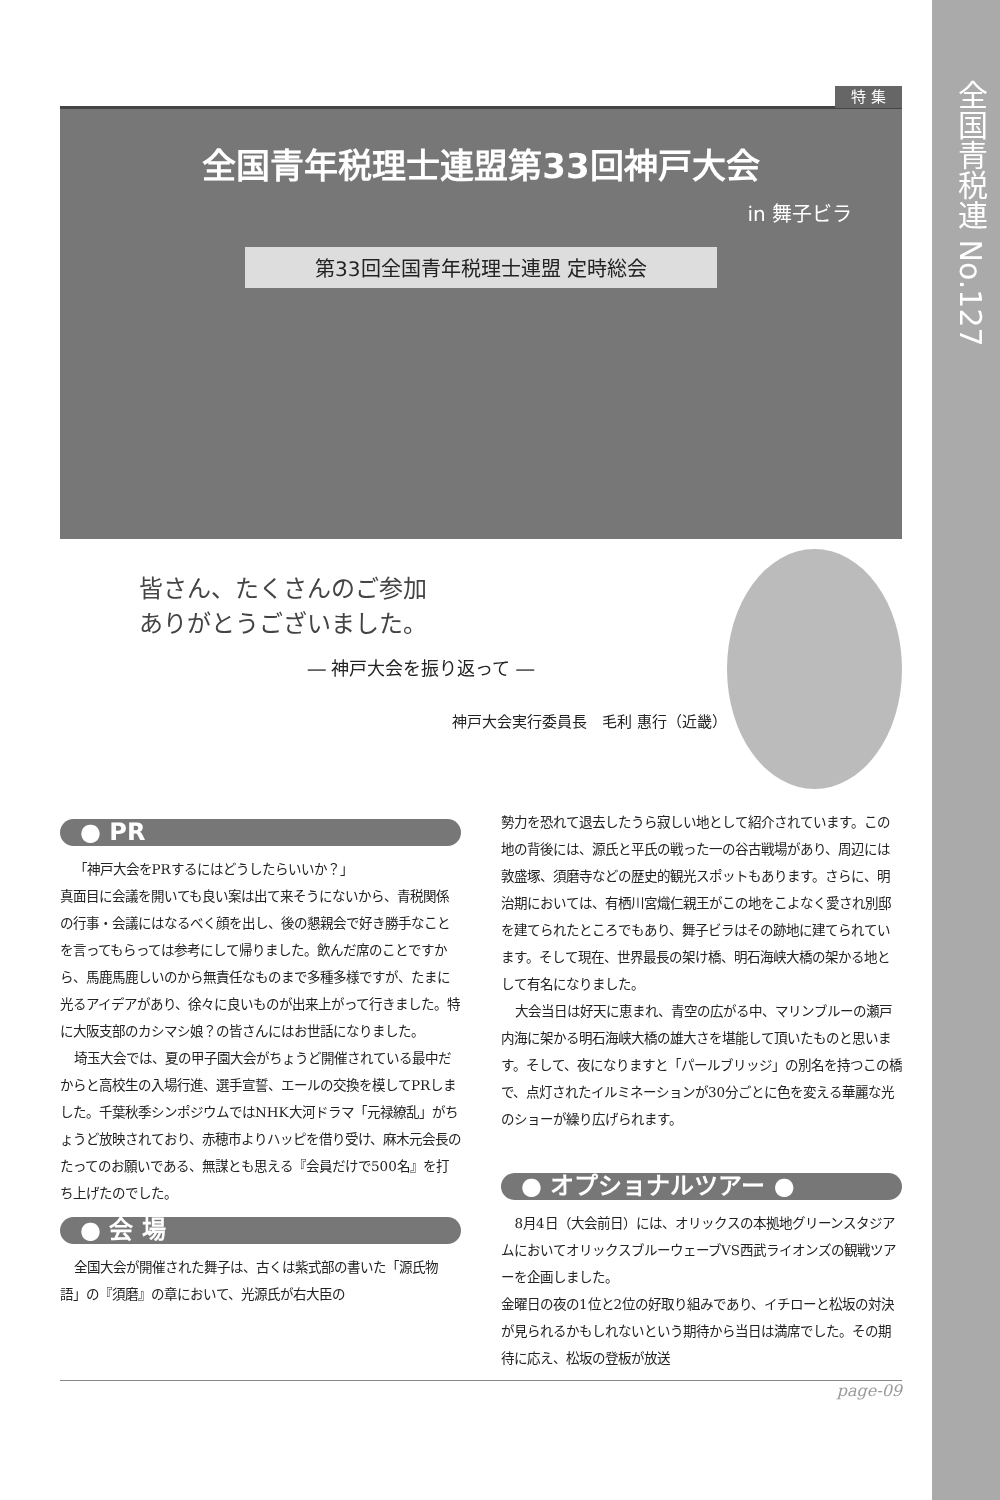全国青税連 No.127
特 集
全国青年税理士連盟第33回神戸大会
in 舞子ビラ
第33回全国青年税理士連盟 定時総会
皆さん、たくさんのご参加
　ありがとうございました。
― 神戸大会を振り返って ―
神戸大会実行委員長　毛利 惠行（近畿）
● PR
「神戸大会をPRするにはどうしたらいいか？」
真面目に会議を開いても良い案は出て来そうにないから、青税関係の行事・会議にはなるべく顔を出し、後の懇親会で好き勝手なことを言ってもらっては参考にして帰りました。飲んだ席のことですから、馬鹿馬鹿しいのから無責任なものまで多種多様ですが、たまに光るアイデアがあり、徐々に良いものが出来上がって行きました。特に大阪支部のカシマシ娘？の皆さんにはお世話になりました。
埼玉大会では、夏の甲子園大会がちょうど開催されている最中だからと高校生の入場行進、選手宣誓、エールの交換を模してPRしました。千葉秋季シンポジウムではNHK大河ドラマ「元禄繚乱」がちょうど放映されており、赤穂市よりハッピを借り受け、麻木元会長のたってのお願いである、無謀とも思える『会員だけで500名』を打ち上げたのでした。
● 会 場
全国大会が開催された舞子は、古くは紫式部の書いた「源氏物語」の『須磨』の章において、光源氏が右大臣の
勢力を恐れて退去したうら寂しい地として紹介されています。この地の背後には、源氏と平氏の戦った一の谷古戦場があり、周辺には敦盛塚、須磨寺などの歴史的観光スポットもあります。さらに、明治期においては、有栖川宮熾仁親王がこの地をこよなく愛され別邸を建てられたところでもあり、舞子ビラはその跡地に建てられています。そして現在、世界最長の架け橋、明石海峡大橋の架かる地として有名になりました。
大会当日は好天に恵まれ、青空の広がる中、マリンブルーの瀬戸内海に架かる明石海峡大橋の雄大さを堪能して頂いたものと思います。そして、夜になりますと「パールブリッジ」の別名を持つこの橋で、点灯されたイルミネーションが30分ごとに色を変える華麗な光のショーが繰り広げられます。
● オプショナルツアー ●
8月4日（大会前日）には、オリックスの本拠地グリーンスタジアムにおいてオリックスブルーウェーブVS西武ライオンズの観戦ツアーを企画しました。
金曜日の夜の1位と2位の好取り組みであり、イチローと松坂の対決が見られるかもしれないという期待から当日は満席でした。その期待に応え、松坂の登板が放送
page-09